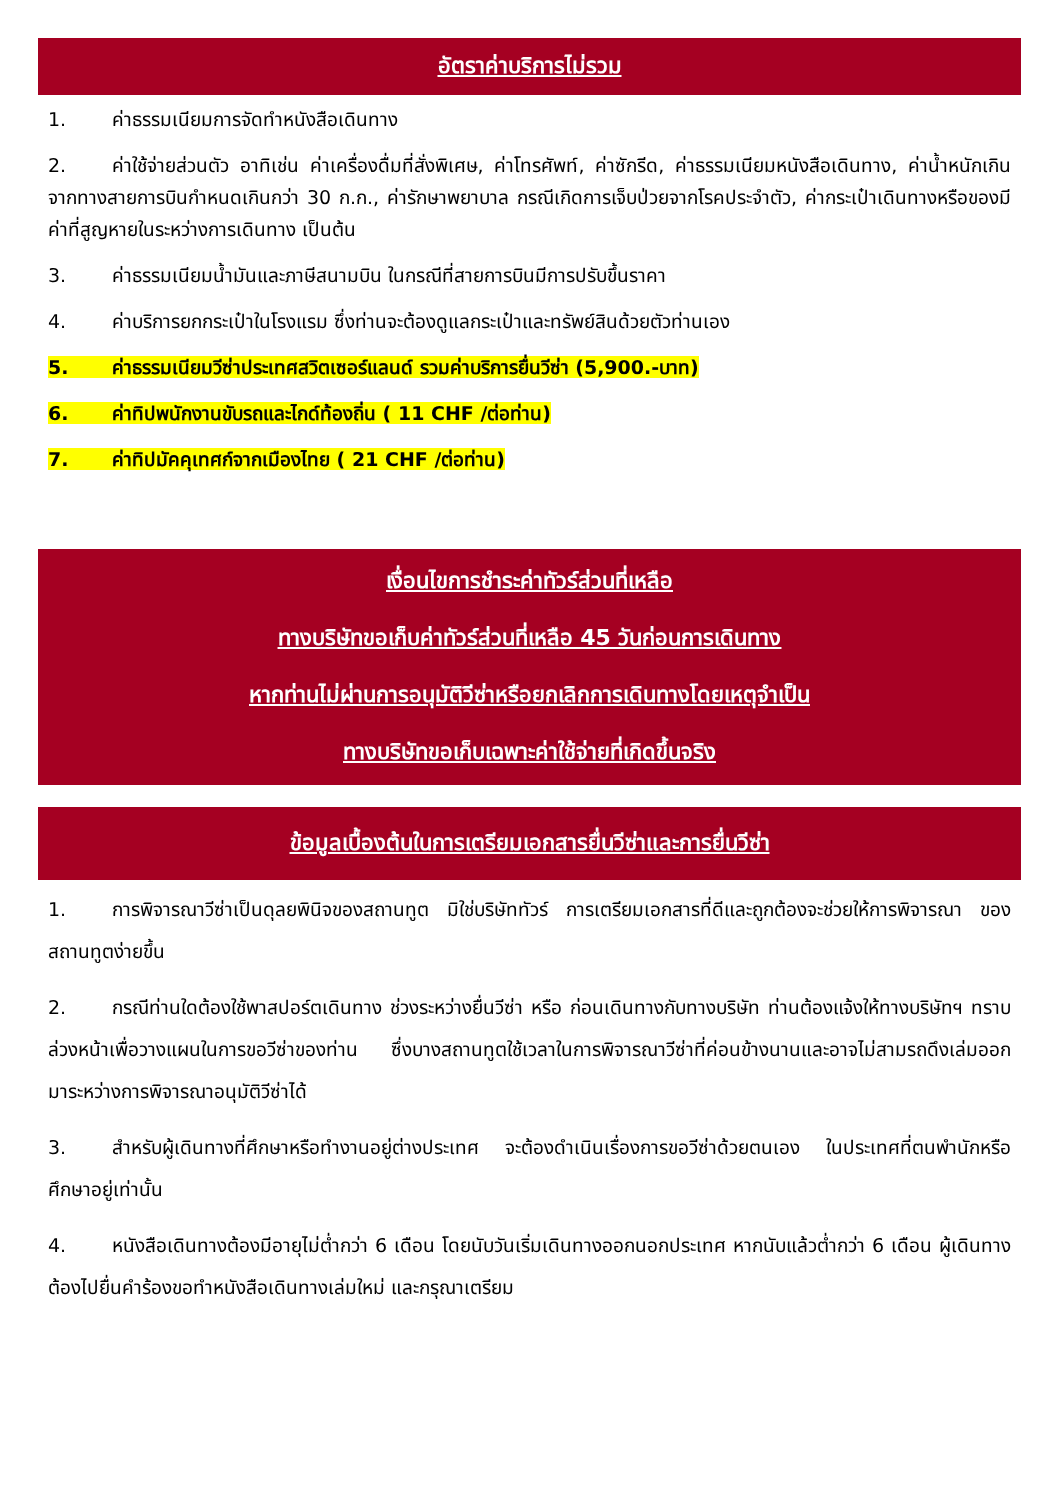อัตราค่าบริการไม่รวม
1. ค่าธรรมเนียมการจัดทำหนังสือเดินทาง
2. ค่าใช้จ่ายส่วนตัว อาทิเช่น ค่าเครื่องดื่มที่สั่งพิเศษ, ค่าโทรศัพท์, ค่าซักรีด, ค่าธรรมเนียมหนังสือเดินทาง, ค่าน้ำหนักเกินจากทางสายการบินกำหนดเกินกว่า 30 ก.ก., ค่ารักษาพยาบาล กรณีเกิดการเจ็บป่วยจากโรคประจำตัว, ค่ากระเป๋าเดินทางหรือของมีค่าที่สูญหายในระหว่างการเดินทาง เป็นต้น
3. ค่าธรรมเนียมน้ำมันและภาษีสนามบิน ในกรณีที่สายการบินมีการปรับขึ้นราคา
4. ค่าบริการยกกระเป๋าในโรงแรม ซึ่งท่านจะต้องดูแลกระเป๋าและทรัพย์สินด้วยตัวท่านเอง
5. ค่าธรรมเนียมวีซ่าประเทศสวิตเซอร์แลนด์ รวมค่าบริการยื่นวีซ่า (5,900.-บาท)
6. ค่าทิปพนักงานขับรถและไกด์ท้องถิ่น ( 11 CHF /ต่อท่าน)
7. ค่าทิปมัคคุเทศก์จากเมืองไทย ( 21 CHF /ต่อท่าน)
เงื่อนไขการชำระค่าทัวร์ส่วนที่เหลือ
ทางบริษัทขอเก็บค่าทัวร์ส่วนที่เหลือ 45 วันก่อนการเดินทาง
หากท่านไม่ผ่านการอนุมัติวีซ่าหรือยกเลิกการเดินทางโดยเหตุจำเป็น
ทางบริษัทขอเก็บเฉพาะค่าใช้จ่ายที่เกิดขึ้นจริง
ข้อมูลเบื้องต้นในการเตรียมเอกสารยื่นวีซ่าและการยื่นวีซ่า
1. การพิจารณาวีซ่าเป็นดุลยพินิจของสถานทูต มิใช่บริษัททัวร์ การเตรียมเอกสารที่ดีและถูกต้องจะช่วยให้การพิจารณา ของสถานทูตง่ายขึ้น
2. กรณีท่านใดต้องใช้พาสปอร์ตเดินทาง ช่วงระหว่างยื่นวีซ่า หรือ ก่อนเดินทางกับทางบริษัท ท่านต้องแจ้งให้ทางบริษัทฯ ทราบล่วงหน้าเพื่อวางแผนในการขอวีซ่าของท่าน ซึ่งบางสถานทูตใช้เวลาในการพิจารณาวีซ่าที่ค่อนข้างนานและอาจไม่สามรถดึงเล่มออกมาระหว่างการพิจารณาอนุมัติวีซ่าได้
3. สำหรับผู้เดินทางที่ศึกษาหรือทำงานอยู่ต่างประเทศ จะต้องดำเนินเรื่องการขอวีซ่าด้วยตนเอง ในประเทศที่ตนพำนักหรือศึกษาอยู่เท่านั้น
4. หนังสือเดินทางต้องมีอายุไม่ต่ำกว่า 6 เดือน โดยนับวันเริ่มเดินทางออกนอกประเทศ หากนับแล้วต่ำกว่า 6 เดือน ผู้เดินทางต้องไปยื่นคำร้องขอทำหนังสือเดินทางเล่มใหม่ และกรุณาเตรียม